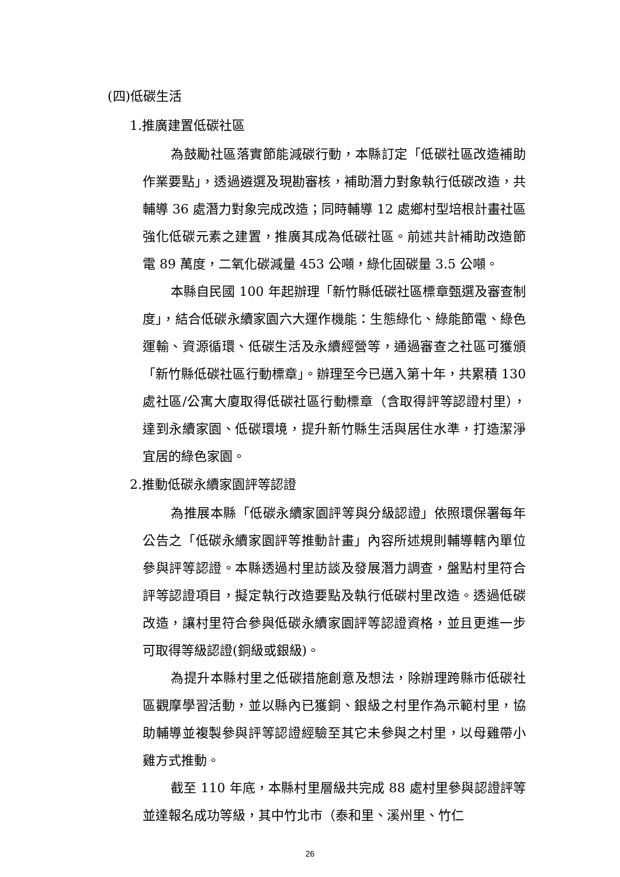(四)低碳生活
1.推廣建置低碳社區
為鼓勵社區落實節能減碳行動，本縣訂定「低碳社區改造補助作業要點」，透過遴選及現勘審核，補助潛力對象執行低碳改造，共輔導 36 處潛力對象完成改造；同時輔導 12 處鄉村型培根計畫社區強化低碳元素之建置，推廣其成為低碳社區。前述共計補助改造節電 89 萬度，二氧化碳減量 453 公噸，綠化固碳量 3.5 公噸。
本縣自民國 100 年起辦理「新竹縣低碳社區標章甄選及審查制度」，結合低碳永續家園六大運作機能：生態綠化、綠能節電、綠色運輸、資源循環、低碳生活及永續經營等，通過審查之社區可獲頒「新竹縣低碳社區行動標章」。辦理至今已邁入第十年，共累積 130 處社區/公寓大廈取得低碳社區行動標章（含取得評等認證村里），達到永續家園、低碳環境，提升新竹縣生活與居住水準，打造潔淨宜居的綠色家園。
2.推動低碳永續家園評等認證
為推展本縣「低碳永續家園評等與分級認證」依照環保署每年公告之「低碳永續家園評等推動計畫」內容所述規則輔導轄內單位參與評等認證。本縣透過村里訪談及發展潛力調查，盤點村里符合評等認證項目，擬定執行改造要點及執行低碳村里改造。透過低碳改造，讓村里符合參與低碳永續家園評等認證資格，並且更進一步可取得等級認證(銅級或銀級)。
為提升本縣村里之低碳措施創意及想法，除辦理跨縣市低碳社區觀摩學習活動，並以縣內已獲銅、銀級之村里作為示範村里，協助輔導並複製參與評等認證經驗至其它未參與之村里，以母雞帶小雞方式推動。
截至 110 年底，本縣村里層級共完成 88 處村里參與認證評等並達報名成功等級，其中竹北市（泰和里、溪州里、竹仁
26